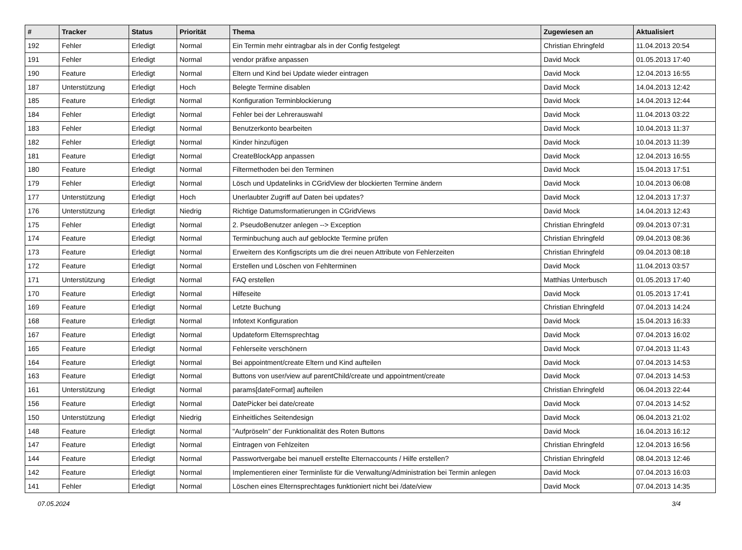| # | Tracker | Status | Priorität | Thema | Zugewiesen an | Aktualisiert |
| --- | --- | --- | --- | --- | --- | --- |
| 192 | Fehler | Erledigt | Normal | Ein Termin mehr eintragbar als in der Config festgelegt | Christian Ehringfeld | 11.04.2013 20:54 |
| 191 | Fehler | Erledigt | Normal | vendor präfixe anpassen | David Mock | 01.05.2013 17:40 |
| 190 | Feature | Erledigt | Normal | Eltern und Kind bei Update wieder eintragen | David Mock | 12.04.2013 16:55 |
| 187 | Unterstützung | Erledigt | Hoch | Belegte Termine disablen | David Mock | 14.04.2013 12:42 |
| 185 | Feature | Erledigt | Normal | Konfiguration Terminblockierung | David Mock | 14.04.2013 12:44 |
| 184 | Fehler | Erledigt | Normal | Fehler bei der Lehrerauswahl | David Mock | 11.04.2013 03:22 |
| 183 | Fehler | Erledigt | Normal | Benutzerkonto bearbeiten | David Mock | 10.04.2013 11:37 |
| 182 | Fehler | Erledigt | Normal | Kinder hinzufügen | David Mock | 10.04.2013 11:39 |
| 181 | Feature | Erledigt | Normal | CreateBlockApp anpassen | David Mock | 12.04.2013 16:55 |
| 180 | Feature | Erledigt | Normal | Filtermethoden bei den Terminen | David Mock | 15.04.2013 17:51 |
| 179 | Fehler | Erledigt | Normal | Lösch und Updatelinks in CGridView der blockierten Termine ändern | David Mock | 10.04.2013 06:08 |
| 177 | Unterstützung | Erledigt | Hoch | Unerlaubter Zugriff auf Daten bei updates? | David Mock | 12.04.2013 17:37 |
| 176 | Unterstützung | Erledigt | Niedrig | Richtige Datumsformatierungen in CGridViews | David Mock | 14.04.2013 12:43 |
| 175 | Fehler | Erledigt | Normal | 2. PseudoBenutzer anlegen --> Exception | Christian Ehringfeld | 09.04.2013 07:31 |
| 174 | Feature | Erledigt | Normal | Terminbuchung auch auf geblockte Termine prüfen | Christian Ehringfeld | 09.04.2013 08:36 |
| 173 | Feature | Erledigt | Normal | Erweitern des Konfigscripts um die drei neuen Attribute von Fehlerzeiten | Christian Ehringfeld | 09.04.2013 08:18 |
| 172 | Feature | Erledigt | Normal | Erstellen und Löschen von Fehlterminen | David Mock | 11.04.2013 03:57 |
| 171 | Unterstützung | Erledigt | Normal | FAQ erstellen | Matthias Unterbusch | 01.05.2013 17:40 |
| 170 | Feature | Erledigt | Normal | Hilfeseite | David Mock | 01.05.2013 17:41 |
| 169 | Feature | Erledigt | Normal | Letzte Buchung | Christian Ehringfeld | 07.04.2013 14:24 |
| 168 | Feature | Erledigt | Normal | Infotext Konfiguration | David Mock | 15.04.2013 16:33 |
| 167 | Feature | Erledigt | Normal | Updateform Elternsprechtag | David Mock | 07.04.2013 16:02 |
| 165 | Feature | Erledigt | Normal | Fehlerseite verschönern | David Mock | 07.04.2013 11:43 |
| 164 | Feature | Erledigt | Normal | Bei appointment/create Eltern und Kind aufteilen | David Mock | 07.04.2013 14:53 |
| 163 | Feature | Erledigt | Normal | Buttons von user/view auf parentChild/create und appointment/create | David Mock | 07.04.2013 14:53 |
| 161 | Unterstützung | Erledigt | Normal | params[dateFormat] aufteilen | Christian Ehringfeld | 06.04.2013 22:44 |
| 156 | Feature | Erledigt | Normal | DatePicker bei date/create | David Mock | 07.04.2013 14:52 |
| 150 | Unterstützung | Erledigt | Niedrig | Einheitliches Seitendesign | David Mock | 06.04.2013 21:02 |
| 148 | Feature | Erledigt | Normal | "Aufpröseln" der Funktionalität des Roten Buttons | David Mock | 16.04.2013 16:12 |
| 147 | Feature | Erledigt | Normal | Eintragen von Fehlzeiten | Christian Ehringfeld | 12.04.2013 16:56 |
| 144 | Feature | Erledigt | Normal | Passwortvergabe bei manuell erstellte Elternaccounts / Hilfe erstellen? | Christian Ehringfeld | 08.04.2013 12:46 |
| 142 | Feature | Erledigt | Normal | Implementieren einer Terminliste für die Verwaltung/Administration bei Termin anlegen | David Mock | 07.04.2013 16:03 |
| 141 | Fehler | Erledigt | Normal | Löschen eines Elternsprechtages funktioniert nicht bei /date/view | David Mock | 07.04.2013 14:35 |
07.05.2024 3/4